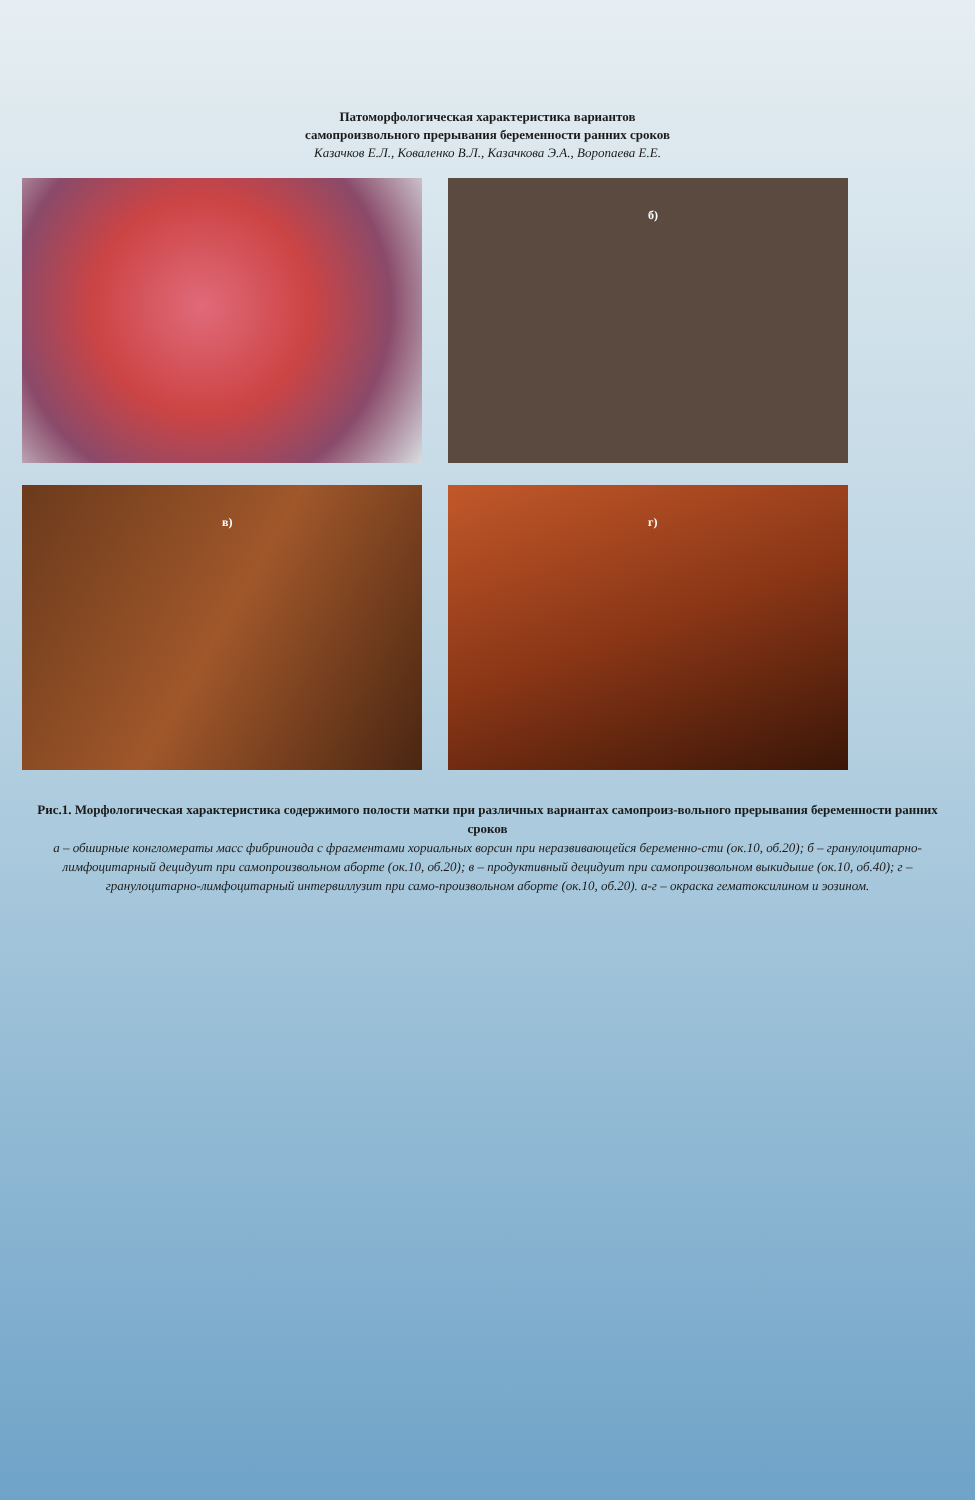Патоморфологическая характеристика вариантов
самопроизвольного прерывания беременности ранних сроков
Казачков Е.Л., Коваленко В.Л., Казачкова Э.А., Воропаева Е.Е.
б)
в)
г)
Рис.1. Морфологическая характеристика содержимого полости матки при различных вариантах самопроиз-вольного прерывания беременности ранних сроков
а – обширные конгломераты масс фибриноида с фрагментами хориальных ворсин при неразвивающейся беременно-сти (ок.10, об.20); б – гранулоцитарно-лимфоцитарный децидуит при самопроизвольном аборте (ок.10, об.20); в – продуктивный децидуит при самопроизвольном выкидыше (ок.10, об.40); г – гранулоцитарно-лимфоцитарный интервиллузит при само-произвольном аборте (ок.10, об.20). а-г – окраска гематоксилином и эозином.